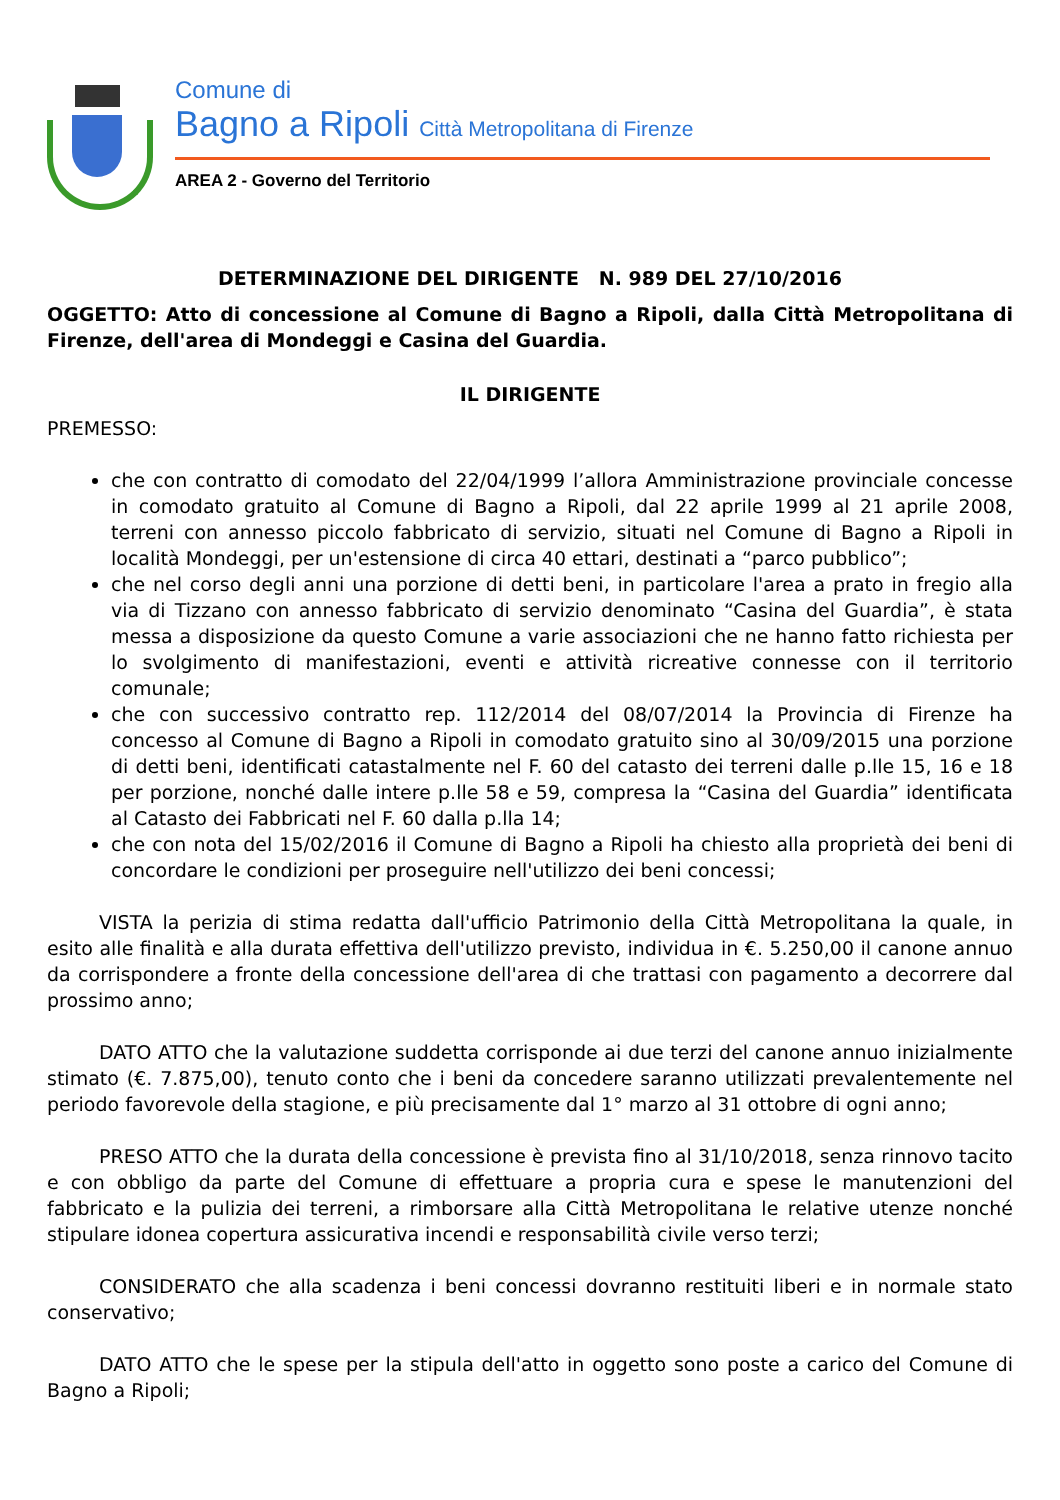Comune di
Bagno a Ripoli Città Metropolitana di Firenze
AREA 2 - Governo del Territorio
DETERMINAZIONE DEL DIRIGENTE N. 989 DEL 27/10/2016
OGGETTO: Atto di concessione al Comune di Bagno a Ripoli, dalla Città Metropolitana di Firenze, dell'area di Mondeggi e Casina del Guardia.
IL DIRIGENTE
PREMESSO:
che con contratto di comodato del 22/04/1999 l’allora Amministrazione provinciale concesse in comodato gratuito al Comune di Bagno a Ripoli, dal 22 aprile 1999 al 21 aprile 2008, terreni con annesso piccolo fabbricato di servizio, situati nel Comune di Bagno a Ripoli in località Mondeggi, per un'estensione di circa 40 ettari, destinati a “parco pubblico”;
che nel corso degli anni una porzione di detti beni, in particolare l'area a prato in fregio alla via di Tizzano con annesso fabbricato di servizio denominato “Casina del Guardia”, è stata messa a disposizione da questo Comune a varie associazioni che ne hanno fatto richiesta per lo svolgimento di manifestazioni, eventi e attività ricreative connesse con il territorio comunale;
che con successivo contratto rep. 112/2014 del 08/07/2014 la Provincia di Firenze ha concesso al Comune di Bagno a Ripoli in comodato gratuito sino al 30/09/2015 una porzione di detti beni, identificati catastalmente nel F. 60 del catasto dei terreni dalle p.lle 15, 16 e 18 per porzione, nonché dalle intere p.lle 58 e 59, compresa la “Casina del Guardia” identificata al Catasto dei Fabbricati nel F. 60 dalla p.lla 14;
che con nota del 15/02/2016 il Comune di Bagno a Ripoli ha chiesto alla proprietà dei beni di concordare le condizioni per proseguire nell'utilizzo dei beni concessi;
VISTA la perizia di stima redatta dall'ufficio Patrimonio della Città Metropolitana la quale, in esito alle finalità e alla durata effettiva dell'utilizzo previsto, individua in €. 5.250,00 il canone annuo da corrispondere a fronte della concessione dell'area di che trattasi con pagamento a decorrere dal prossimo anno;
DATO ATTO che la valutazione suddetta corrisponde ai due terzi del canone annuo inizialmente stimato (€. 7.875,00), tenuto conto che i beni da concedere saranno utilizzati prevalentemente nel periodo favorevole della stagione, e più precisamente dal 1° marzo al 31 ottobre di ogni anno;
PRESO ATTO che la durata della concessione è prevista fino al 31/10/2018, senza rinnovo tacito e con obbligo da parte del Comune di effettuare a propria cura e spese le manutenzioni del fabbricato e la pulizia dei terreni, a rimborsare alla Città Metropolitana le relative utenze nonché stipulare idonea copertura assicurativa incendi e responsabilità civile verso terzi;
CONSIDERATO che alla scadenza i beni concessi dovranno restituiti liberi e in normale stato conservativo;
DATO ATTO che le spese per la stipula dell'atto in oggetto sono poste a carico del Comune di Bagno a Ripoli;